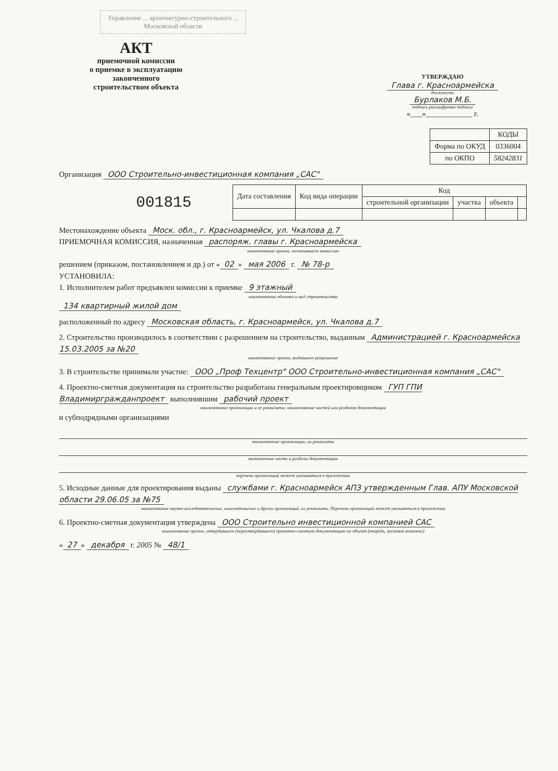Управление ... архитектурно-строительного ... Московской области
АКТ
приемочной комиссии
о приемке в эксплуатацию
законченного
строительством объекта
УТВЕРЖДАЮ
Главa г. Красноармейска
должность
Бурлаков М.Б.
подпись расшифровка подписи
«___»____________ г.
| | КОДЫ |
| --- | --- |
| Форма по ОКУД | 0336004 |
| по ОКПО | 58242831 |
Организация ООО Строительно-инвестиционная компания „САС"
001815
| Дата составления | Код вида операции | Код | | | |
| --- | --- | --- | --- | --- | --- |
| | | строительной организации | участка | объекта | |
Местонахождение объекта Моск. обл., г. Красноармейск, ул. Чкалова д.7
ПРИЕМОЧНАЯ КОМИССИЯ, назначенная распоряж. главы г. Красноармейска
наименование органа, назначившего комиссию
решением (приказом, постановлением и др.) от « 02 » мая 2006 г. № 78-р
УСТАНОВИЛА:
1. Исполнителем работ предъявлен комиссии к приемке 9 этажный
наименование объекта и вид строительства
134 квартирный жилой дом
расположенный по адресу Московская область, г. Красноармейск, ул. Чкалова д.7
2. Строительство производилось в соответствии с разрешением на строительство, выданным Администрацией г. Красноармейска 15.03.2005 за №20
наименование органа, выдавшего разрешение
3. В строительстве принимали участие: ООО „Проф Техцентр" ООО Строительно-инвестиционная компания „САС"
4. Проектно-сметная документация на строительство разработана генеральным проектировщиком ГУП ГПИ Владимиргражданпроект выполнившим рабочий проект
наименование организации и ее реквизиты; наименование частей или разделов документации
и субподрядными организациями
наименование организации, их реквизиты
выполненные части и разделы документации
перечень организаций может указываться в приложении
5. Исходные данные для проектирования выданы службами г. Красноармейск АПЗ утвержденным Глав. АПУ Московской области 29.06.05 за №75
наименование научно-исследовательских, изыскательских и других организаций, их реквизиты. Перечень организаций может указываться в приложении
6. Проектно-сметная документация утверждена ООО Строительно инвестиционной компанией САС
наименование органа, утвердившего (переутвердившего) проектно-сметную документацию на объект (очередь, пусковой комплекс)
« 27 » декабря г. 2005 № 48/1